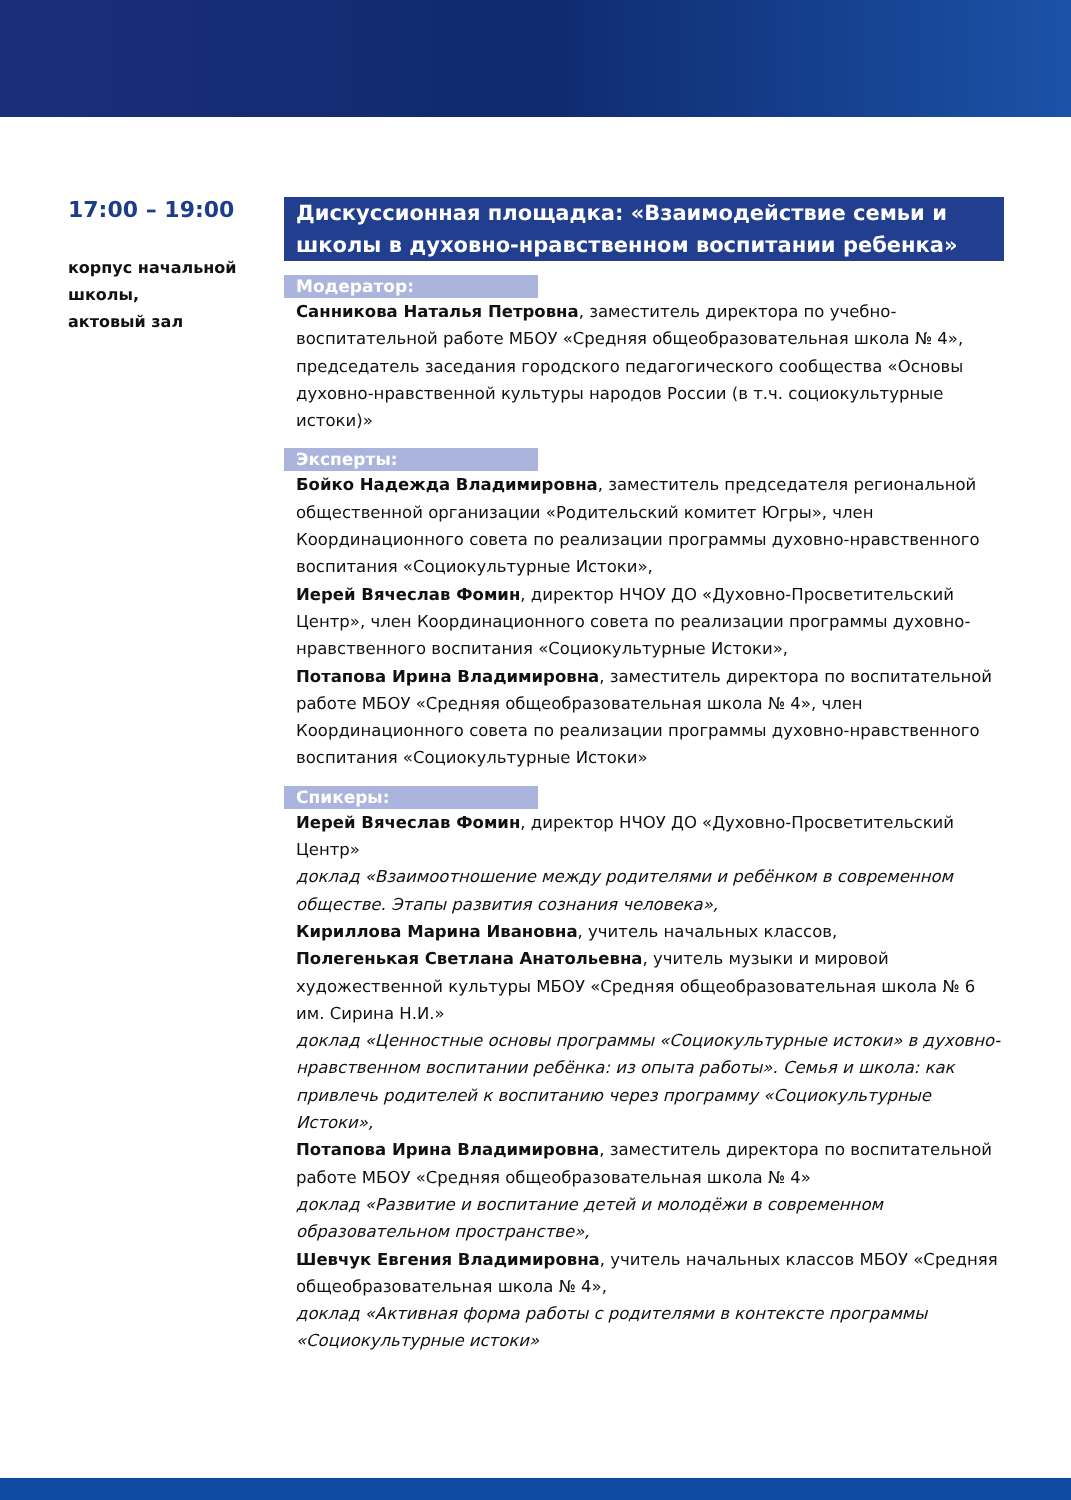17:00 – 19:00
корпус начальной
школы,
актовый зал
Дискуссионная площадка: «Взаимодействие семьи и школы в духовно-нравственном воспитании ребенка»
Модератор:
Санникова Наталья Петровна, заместитель директора по учебно-воспитательной работе МБОУ «Средняя общеобразовательная школа № 4», председатель заседания городского педагогического сообщества «Основы духовно-нравственной культуры народов России (в т.ч. социокультурные истоки)»
Эксперты:
Бойко Надежда Владимировна, заместитель председателя региональной общественной организации «Родительский комитет Югры», член Координационного совета по реализации программы духовно-нравственного воспитания «Социокультурные Истоки»,
Иерей Вячеслав Фомин, директор НЧОУ ДО «Духовно-Просветительский Центр», член Координационного совета по реализации программы духовно-нравственного воспитания «Социокультурные Истоки»,
Потапова Ирина Владимировна, заместитель директора по воспитательной работе МБОУ «Средняя общеобразовательная школа № 4», член Координационного совета по реализации программы духовно-нравственного воспитания «Социокультурные Истоки»
Спикеры:
Иерей Вячеслав Фомин, директор НЧОУ ДО «Духовно-Просветительский Центр»
доклад «Взаимоотношение между родителями и ребёнком в современном обществе. Этапы развития сознания человека»,
Кириллова Марина Ивановна, учитель начальных классов,
Полегенькая Светлана Анатольевна, учитель музыки и мировой художественной культуры МБОУ «Средняя общеобразовательная школа № 6 им. Сирина Н.И.»
доклад «Ценностные основы программы «Социокультурные истоки» в духовно-нравственном воспитании ребёнка: из опыта работы». Семья и школа: как привлечь родителей к воспитанию через программу «Социокультурные Истоки»,
Потапова Ирина Владимировна, заместитель директора по воспитательной работе МБОУ «Средняя общеобразовательная школа № 4»
доклад «Развитие и воспитание детей и молодёжи в современном образовательном пространстве»,
Шевчук Евгения Владимировна, учитель начальных классов МБОУ «Средняя общеобразовательная школа № 4»,
доклад «Активная форма работы с родителями в контексте программы «Социокультурные истоки»